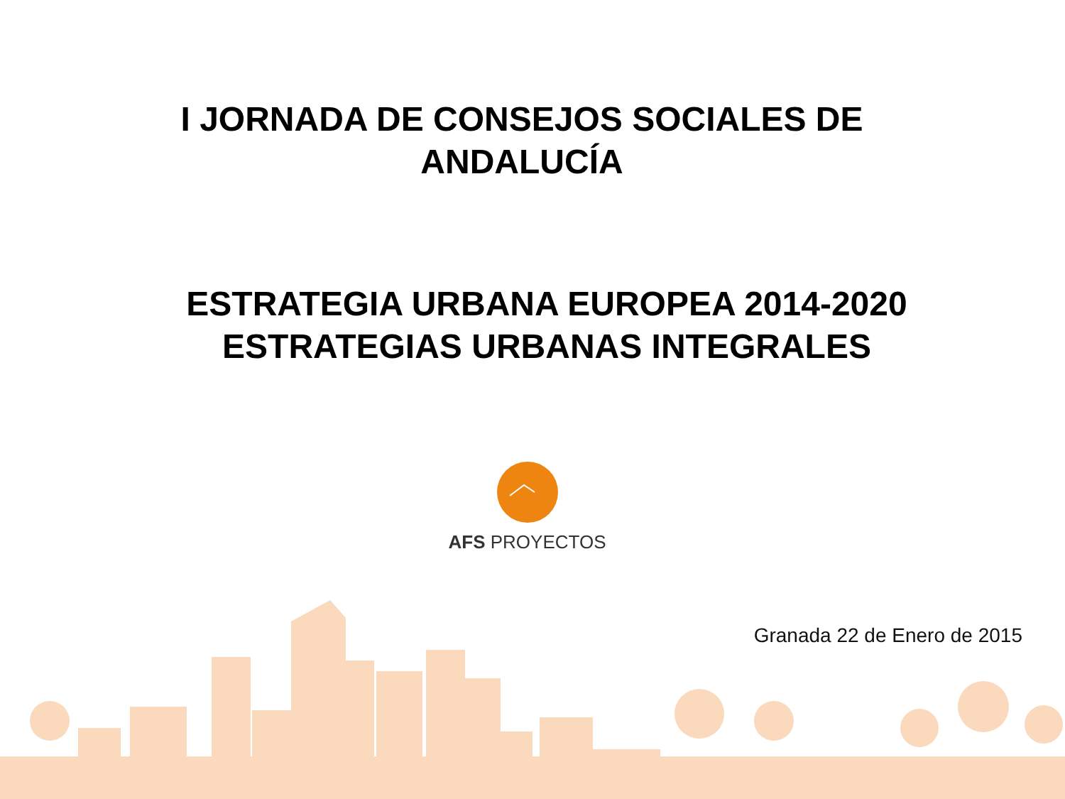I JORNADA DE CONSEJOS SOCIALES DE
ANDALUCÍA
ESTRATEGIA URBANA EUROPEA 2014-2020
ESTRATEGIAS URBANAS INTEGRALES
AFS PROYECTOS
Granada 22 de Enero de 2015